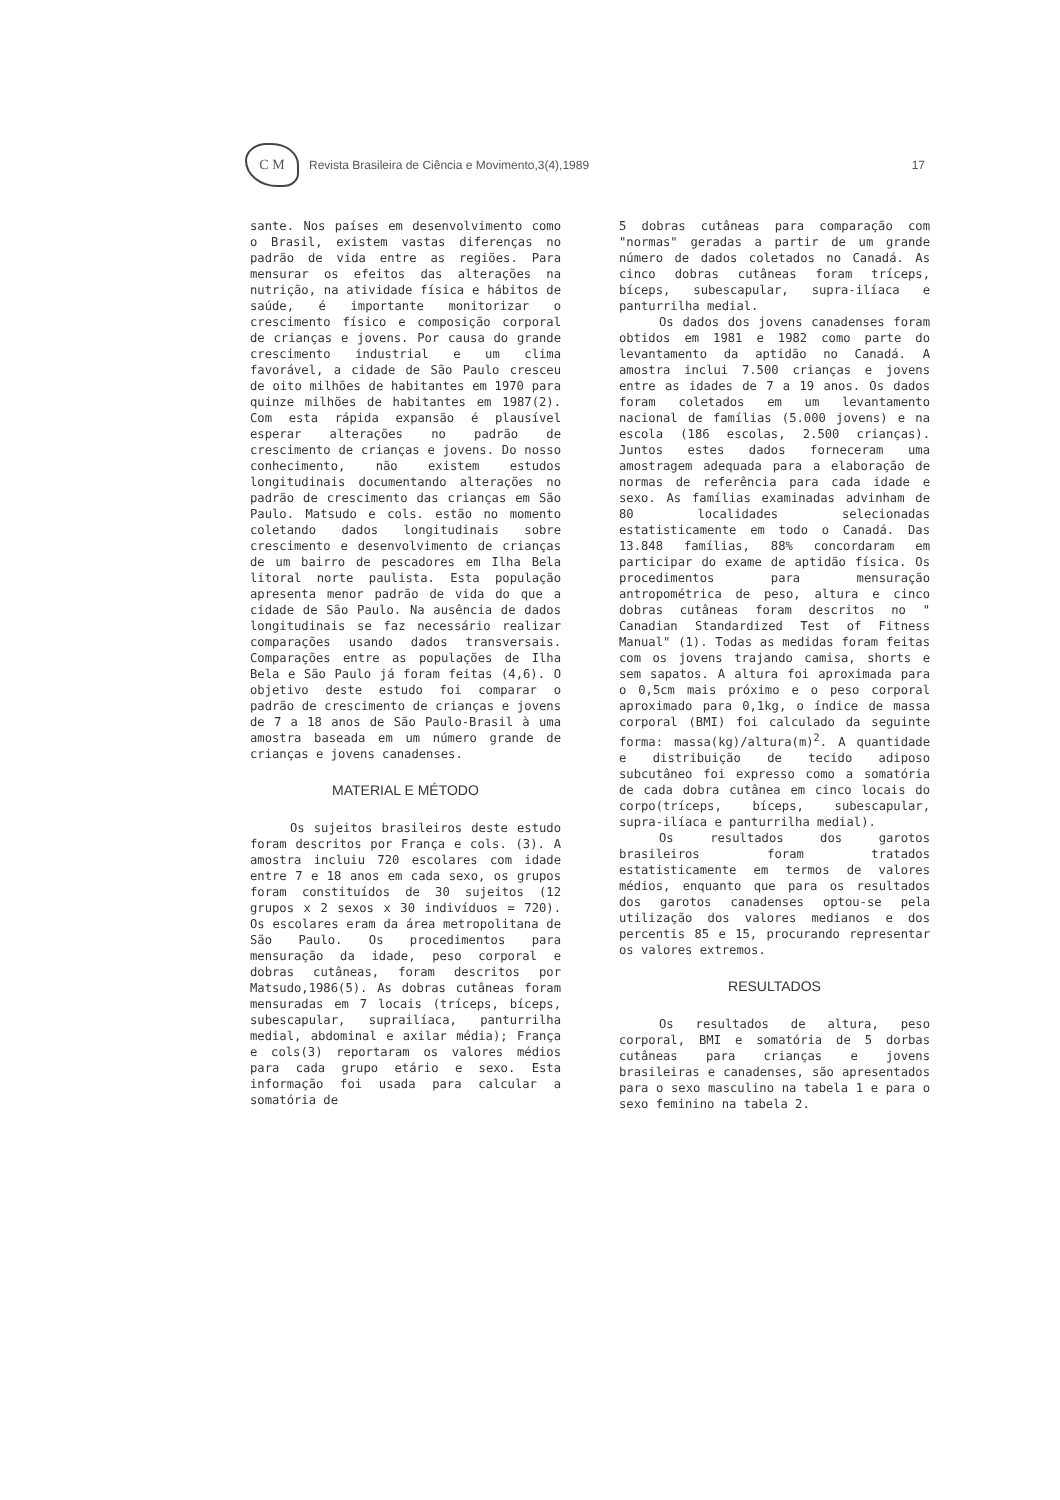C M
Revista Brasileira de Ciência e Movimento,3(4),1989
17
sante. Nos países em desenvolvimento como o Brasil, existem vastas diferenças no padrão de vida entre as regiões. Para mensurar os efeitos das alterações na nutrição, na atividade física e hábitos de saúde, é importante monitorizar o crescimento físico e composição corporal de crianças e jovens. Por causa do grande crescimento industrial e um clima favorável, a cidade de São Paulo cresceu de oito milhões de habitantes em 1970 para quinze milhões de habitantes em 1987(2). Com esta rápida expansão é plausível esperar alterações no padrão de crescimento de crianças e jovens. Do nosso conhecimento, não existem estudos longitudinais documentando alterações no padrão de crescimento das crianças em São Paulo. Matsudo e cols. estão no momento coletando dados longitudinais sobre crescimento e desenvolvimento de crianças de um bairro de pescadores em Ilha Bela litoral norte paulista. Esta população apresenta menor padrão de vida do que a cidade de São Paulo. Na ausência de dados longitudinais se faz necessário realizar comparações usando dados transversais. Comparações entre as populações de Ilha Bela e São Paulo já foram feitas (4,6). O objetivo deste estudo foi comparar o padrão de crescimento de crianças e jovens de 7 a 18 anos de São Paulo-Brasil à uma amostra baseada em um número grande de crianças e jovens canadenses.
MATERIAL E MÉTODO
Os sujeitos brasileiros deste estudo foram descritos por França e cols. (3). A amostra incluiu 720 escolares com idade entre 7 e 18 anos em cada sexo, os grupos foram constituídos de 30 sujeitos (12 grupos x 2 sexos x 30 indivíduos = 720). Os escolares eram da área metropolitana de São Paulo. Os procedimentos para mensuração da idade, peso corporal e dobras cutâneas, foram descritos por Matsudo,1986(5). As dobras cutâneas foram mensuradas em 7 locais (tríceps, bíceps, subescapular, suprailíaca, panturrilha medial, abdominal e axilar média); França e cols(3) reportaram os valores médios para cada grupo etário e sexo. Esta informação foi usada para calcular a somatória de
5 dobras cutâneas para comparação com "normas" geradas a partir de um grande número de dados coletados no Canadá. As cinco dobras cutâneas foram tríceps, bíceps, subescapular, supra-ilíaca e panturrilha medial.
Os dados dos jovens canadenses foram obtidos em 1981 e 1982 como parte do levantamento da aptidão no Canadá. A amostra inclui 7.500 crianças e jovens entre as idades de 7 a 19 anos. Os dados foram coletados em um levantamento nacional de famílias (5.000 jovens) e na escola (186 escolas, 2.500 crianças). Juntos estes dados forneceram uma amostragem adequada para a elaboração de normas de referência para cada idade e sexo. As famílias examinadas advinham de 80 localidades selecionadas estatisticamente em todo o Canadá. Das 13.848 famílias, 88% concordaram em participar do exame de aptidão física. Os procedimentos para mensuração antropométrica de peso, altura e cinco dobras cutâneas foram descritos no " Canadian Standardized Test of Fitness Manual" (1). Todas as medidas foram feitas com os jovens trajando camisa, shorts e sem sapatos. A altura foi aproximada para o 0,5cm mais próximo e o peso corporal aproximado para 0,1kg, o índice de massa corporal (BMI) foi calculado da seguinte forma: massa(kg)/altura(m)<sup>2</sup>. A quantidade e distribuição de tecido adiposo subcutâneo foi expresso como a somatória de cada dobra cutânea em cinco locais do corpo(tríceps, bíceps, subescapular, supra-ilíaca e panturrilha medial).
Os resultados dos garotos brasileiros foram tratados estatisticamente em termos de valores médios, enquanto que para os resultados dos garotos canadenses optou-se pela utilização dos valores medianos e dos percentis 85 e 15, procurando representar os valores extremos.
RESULTADOS
Os resultados de altura, peso corporal, BMI e somatória de 5 dorbas cutâneas para crianças e jovens brasileiras e canadenses, são apresentados para o sexo masculino na tabela 1 e para o sexo feminino na tabela 2.